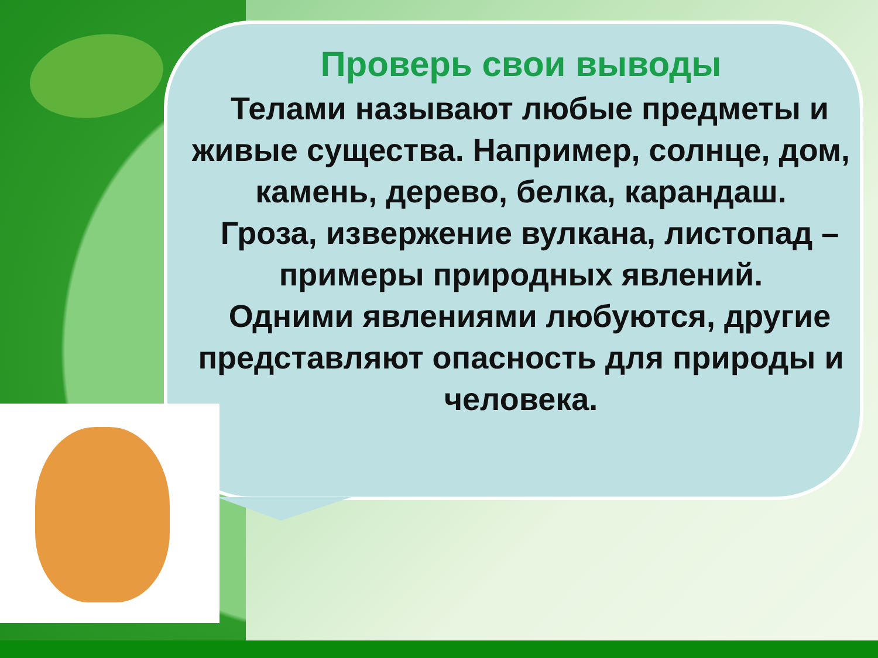Проверь свои выводы
Телами называют любые предметы и живые существа. Например, солнце, дом, камень, дерево, белка, карандаш.
Гроза, извержение вулкана, листопад – примеры природных явлений.
Одними явлениями любуются, другие представляют опасность для природы и человека.